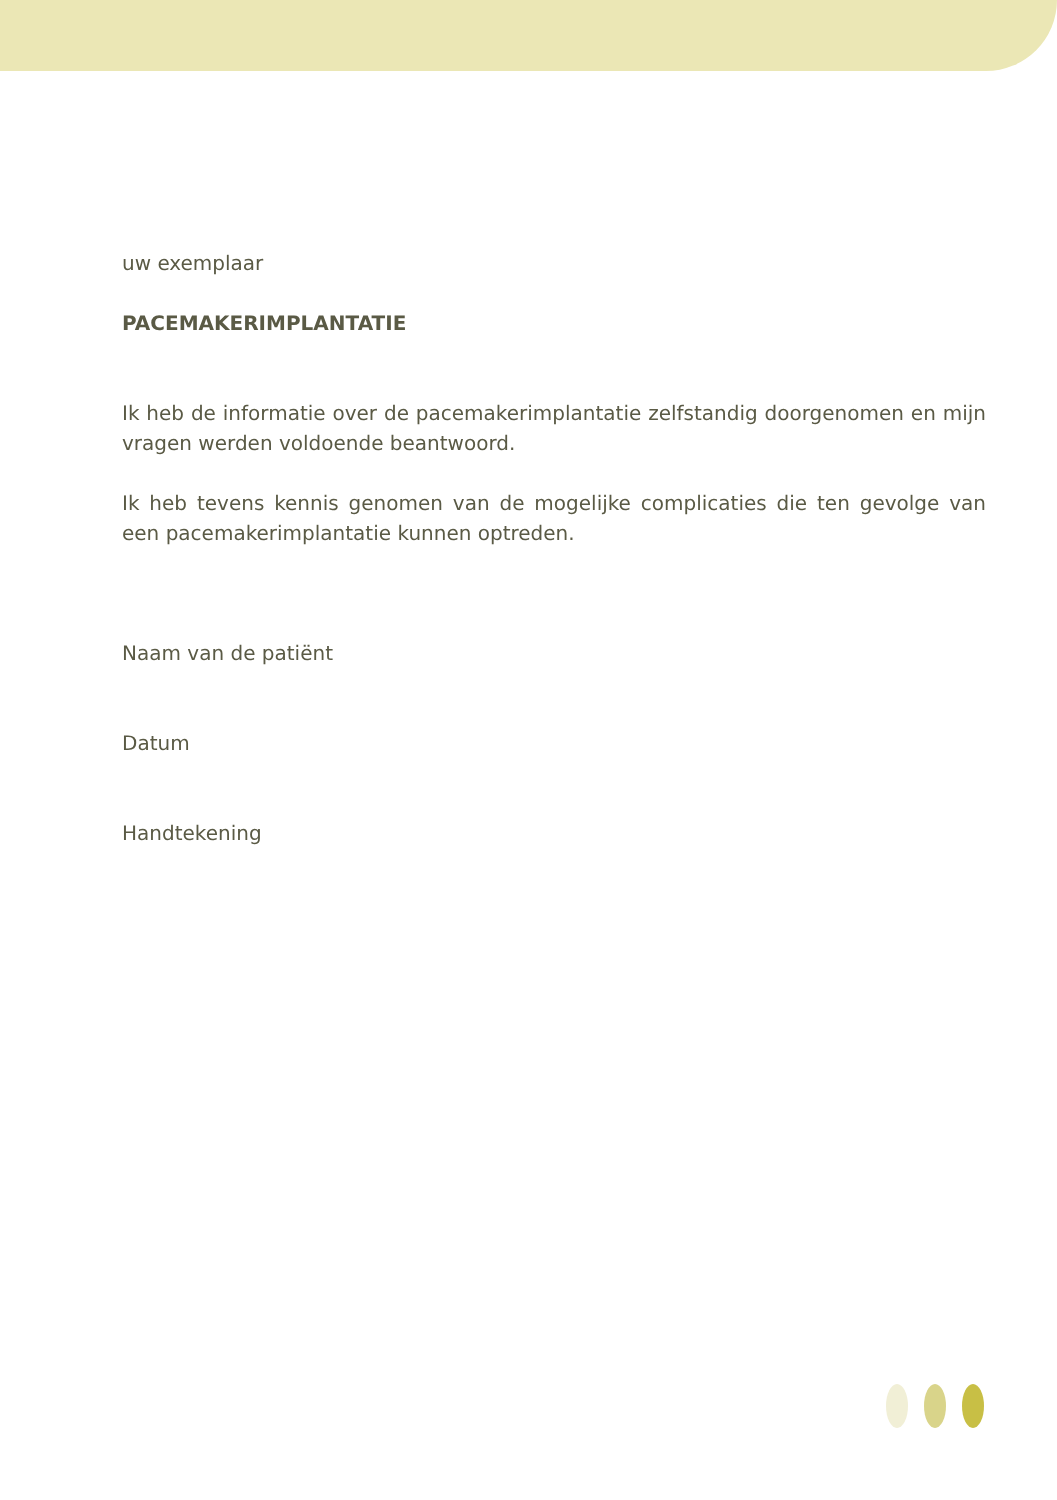uw exemplaar
PACEMAKERIMPLANTATIE
Ik heb de informatie over de pacemakerimplantatie zelfstandig doorgenomen en mijn vragen werden voldoende beantwoord.
Ik heb tevens kennis genomen van de mogelijke complicaties die ten gevolge van een pacemakerimplantatie kunnen optreden.
Naam van de patiënt
Datum
Handtekening